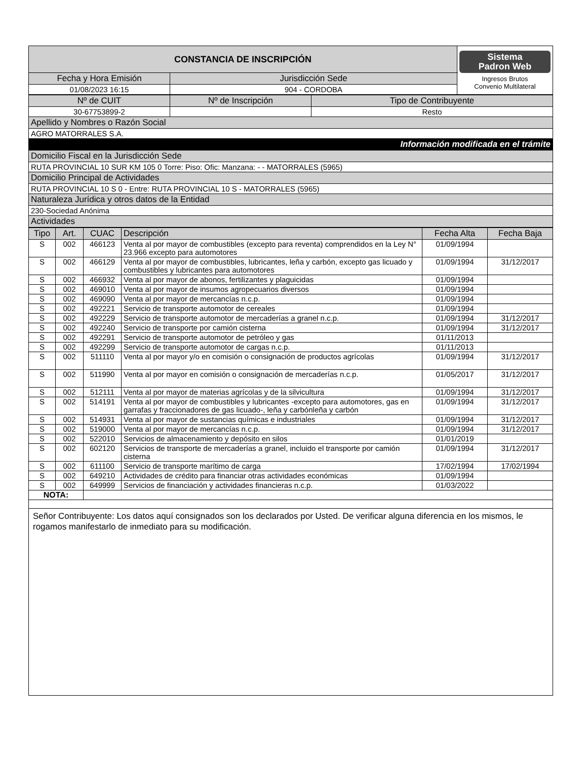| CONSTANCIA DE INSCRIPCIÓN | | Sistema Padron Web Ingresos Brutos Convenio Multilateral |
| Fecha y Hora Emisión | Jurisdicción Sede | |
| 01/08/2023 16:15 | 904 - CORDOBA | |
| Nº de CUIT | Nº de Inscripción | Tipo de Contribuyente |
| 30-67753899-2 | | Resto |
| Apellido y Nombres o Razón Social | | |
| AGRO MATORRALES S.A. | | |
| Información modificada en el trámite | | |
| Domicilio Fiscal en la Jurisdicción Sede | | |
| RUTA PROVINCIAL 10 SUR KM 105 0 Torre: Piso: Ofic: Manzana: - - MATORRALES (5965) | | |
| Domicilio Principal de Actividades | | |
| RUTA PROVINCIAL 10 S 0 - Entre: RUTA PROVINCIAL 10 S - MATORRALES (5965) | | |
| Naturaleza Jurídica y otros datos de la Entidad | | |
| 230-Sociedad Anónima | | |
| Actividades | | |
| Tipo | Art. | CUAC | Descripción | Fecha Alta | Fecha Baja |
| --- | --- | --- | --- | --- | --- |
| S | 002 | 466123 | Venta al por mayor de combustibles (excepto para reventa) comprendidos en la Ley N° 23.966 excepto para automotores | 01/09/1994 | |
| S | 002 | 466129 | Venta al por mayor de combustibles, lubricantes, leña y carbón, excepto gas licuado y combustibles y lubricantes para automotores | 01/09/1994 | 31/12/2017 |
| S | 002 | 466932 | Venta al por mayor de abonos, fertilizantes y plaguicidas | 01/09/1994 | |
| S | 002 | 469010 | Venta al por mayor de insumos agropecuarios diversos | 01/09/1994 | |
| S | 002 | 469090 | Venta al por mayor de mercancías n.c.p. | 01/09/1994 | |
| S | 002 | 492221 | Servicio de transporte automotor de cereales | 01/09/1994 | |
| S | 002 | 492229 | Servicio de transporte automotor de mercaderías a granel n.c.p. | 01/09/1994 | 31/12/2017 |
| S | 002 | 492240 | Servicio de transporte por camión cisterna | 01/09/1994 | 31/12/2017 |
| S | 002 | 492291 | Servicio de transporte automotor de petróleo y gas | 01/11/2013 | |
| S | 002 | 492299 | Servicio de transporte automotor de cargas n.c.p. | 01/11/2013 | |
| S | 002 | 511110 | Venta al por mayor y/o en comisión o consignación de productos agrícolas | 01/09/1994 | 31/12/2017 |
| S | 002 | 511990 | Venta al por mayor en comisión o consignación de mercaderías n.c.p. | 01/05/2017 | 31/12/2017 |
| S | 002 | 512111 | Venta al por mayor de materias agrícolas y de la silvicultura | 01/09/1994 | 31/12/2017 |
| S | 002 | 514191 | Venta al por mayor de combustibles y lubricantes -excepto para automotores, gas en garrafas y fraccionadores de gas licuado-, leña y carbónleña y carbón | 01/09/1994 | 31/12/2017 |
| S | 002 | 514931 | Venta al por mayor de sustancias químicas e industriales | 01/09/1994 | 31/12/2017 |
| S | 002 | 519000 | Venta al por mayor de mercancías n.c.p. | 01/09/1994 | 31/12/2017 |
| S | 002 | 522010 | Servicios de almacenamiento y depósito en silos | 01/01/2019 | |
| S | 002 | 602120 | Servicios de transporte de mercaderías a granel, incluido el transporte por camión cisterna | 01/09/1994 | 31/12/2017 |
| S | 002 | 611100 | Servicio de transporte marítimo de carga | 17/02/1994 | 17/02/1994 |
| S | 002 | 649210 | Actividades de crédito para financiar otras actividades económicas | 01/09/1994 | |
| S | 002 | 649999 | Servicios de financiación y actividades financieras n.c.p. | 01/03/2022 | |
| NOTA: | | | | | |
| Señor Contribuyente: Los datos aquí consignados son los declarados por Usted. De verificar alguna diferencia en los mismos, le rogamos manifestarlo de inmediato para su modificación. | | | | | |